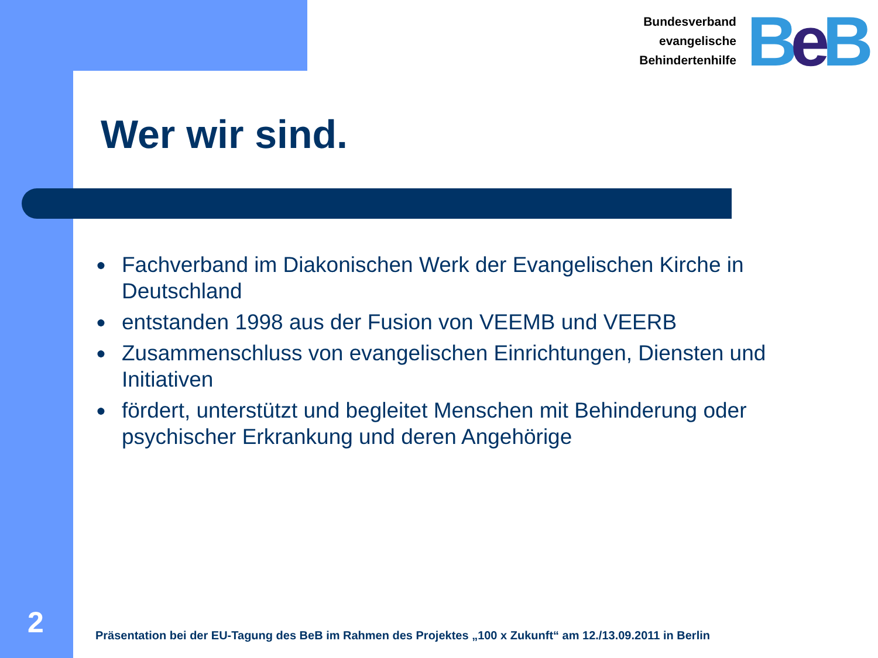Bundesverband
evangelische
Behindertenhilfe
BeB
Wer wir sind.
● Fachverband im Diakonischen Werk der Evangelischen Kirche in Deutschland
● entstanden 1998 aus der Fusion von VEEMB und VEERB
● Zusammenschluss von evangelischen Einrichtungen, Diensten und Initiativen
● fördert, unterstützt und begleitet Menschen mit Behinderung oder psychischer Erkrankung und deren Angehörige
2
Präsentation bei der EU-Tagung des BeB im Rahmen des Projektes „100 x Zukunft“ am 12./13.09.2011 in Berlin